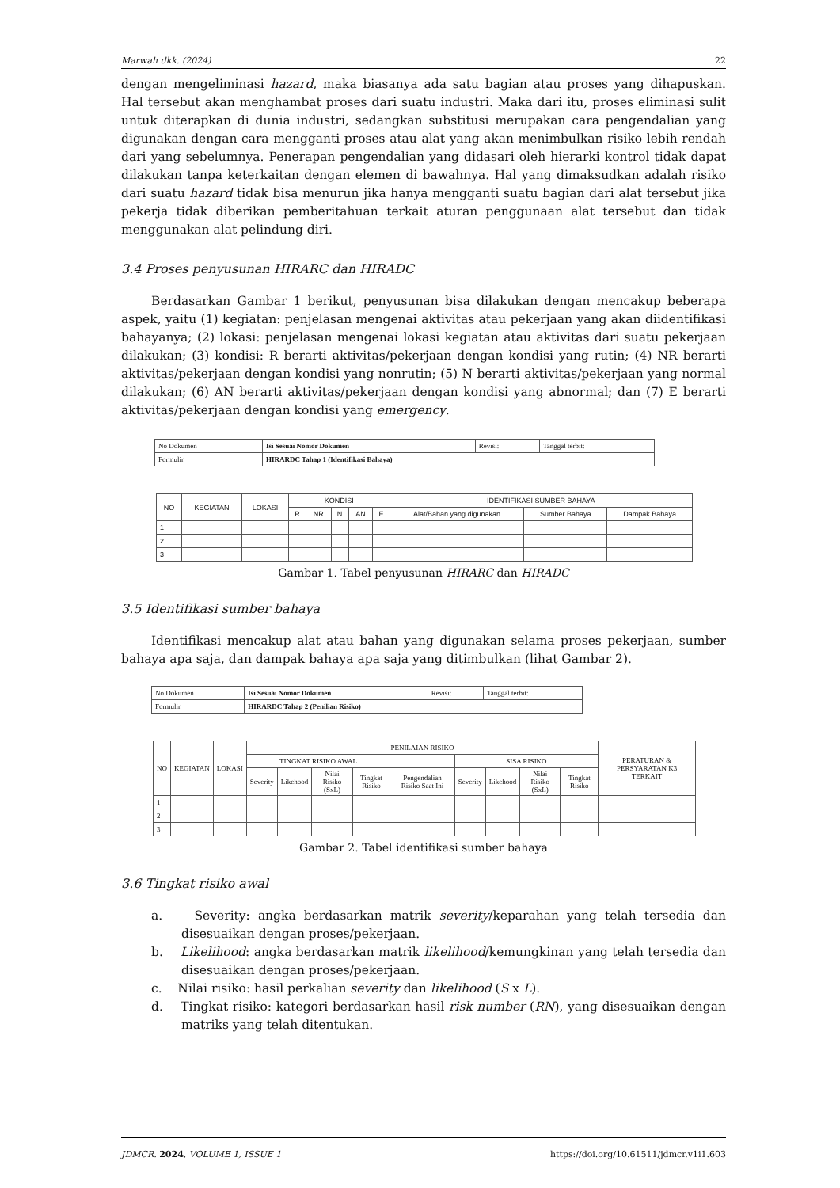Marwah dkk. (2024) 22
dengan mengeliminasi hazard, maka biasanya ada satu bagian atau proses yang dihapuskan. Hal tersebut akan menghambat proses dari suatu industri. Maka dari itu, proses eliminasi sulit untuk diterapkan di dunia industri, sedangkan substitusi merupakan cara pengendalian yang digunakan dengan cara mengganti proses atau alat yang akan menimbulkan risiko lebih rendah dari yang sebelumnya. Penerapan pengendalian yang didasari oleh hierarki kontrol tidak dapat dilakukan tanpa keterkaitan dengan elemen di bawahnya. Hal yang dimaksudkan adalah risiko dari suatu hazard tidak bisa menurun jika hanya mengganti suatu bagian dari alat tersebut jika pekerja tidak diberikan pemberitahuan terkait aturan penggunaan alat tersebut dan tidak menggunakan alat pelindung diri.
3.4 Proses penyusunan HIRARC dan HIRADC
Berdasarkan Gambar 1 berikut, penyusunan bisa dilakukan dengan mencakup beberapa aspek, yaitu (1) kegiatan: penjelasan mengenai aktivitas atau pekerjaan yang akan diidentifikasi bahayanya; (2) lokasi: penjelasan mengenai lokasi kegiatan atau aktivitas dari suatu pekerjaan dilakukan; (3) kondisi: R berarti aktivitas/pekerjaan dengan kondisi yang rutin; (4) NR berarti aktivitas/pekerjaan dengan kondisi yang nonrutin; (5) N berarti aktivitas/pekerjaan yang normal dilakukan; (6) AN berarti aktivitas/pekerjaan dengan kondisi yang abnormal; dan (7) E berarti aktivitas/pekerjaan dengan kondisi yang emergency.
| No Dokumen | Isi Sesuai Nomor Dokumen | Revisi: | Tanggal terbit: |
| Formulir | HIRARDC Tahap 1 (Identifikasi Bahaya) | | |
| NO | KEGIATAN | LOKASI | KONDISI | | | | | IDENTIFIKASI SUMBER BAHAYA | | |
| --- | --- | --- | --- | --- | --- | --- | --- | --- | --- | --- |
| | | | R | NR | N | AN | E | Alat/Bahan yang digunakan | Sumber Bahaya | Dampak Bahaya |
| 1 | | | | | | | | | | |
| 2 | | | | | | | | | | |
| 3 | | | | | | | | | | |
Gambar 1. Tabel penyusunan HIRARC dan HIRADC
3.5 Identifikasi sumber bahaya
Identifikasi mencakup alat atau bahan yang digunakan selama proses pekerjaan, sumber bahaya apa saja, dan dampak bahaya apa saja yang ditimbulkan (lihat Gambar 2).
| No Dokumen | Isi Sesuai Nomor Dokumen | Revisi: | Tanggal terbit: |
| Formulir | HIRARDC Tahap 2 (Penilian Risiko) | | |
| NO | KEGIATAN | LOKASI | PENILAIAN RISIKO | | | | | | | | | PERATURAN & PERSYARATAN K3 TERKAIT |
| --- | --- | --- | --- | --- | --- | --- | --- | --- | --- | --- | --- | --- |
| | | | TINGKAT RISIKO AWAL | | | | | SISA RISIKO | | | | |
| | | | Severity | Likehood | Nilai Risiko (SxL) | Tingkat Risiko | Pengendalian Risiko Saat Ini | Severity | Likehood | Nilai Risiko (SxL) | Tingkat Risiko | |
| 1 | | | | | | | | | | | | |
| 2 | | | | | | | | | | | | |
| 3 | | | | | | | | | | | | |
Gambar 2. Tabel identifikasi sumber bahaya
3.6 Tingkat risiko awal
a. Severity: angka berdasarkan matrik severity/keparahan yang telah tersedia dan disesuaikan dengan proses/pekerjaan.
b. Likelihood: angka berdasarkan matrik likelihood/kemungkinan yang telah tersedia dan disesuaikan dengan proses/pekerjaan.
c. Nilai risiko: hasil perkalian severity dan likelihood (S x L).
d. Tingkat risiko: kategori berdasarkan hasil risk number (RN), yang disesuaikan dengan matriks yang telah ditentukan.
JDMCR. 2024, VOLUME 1, ISSUE 1 https://doi.org/10.61511/jdmcr.v1i1.603